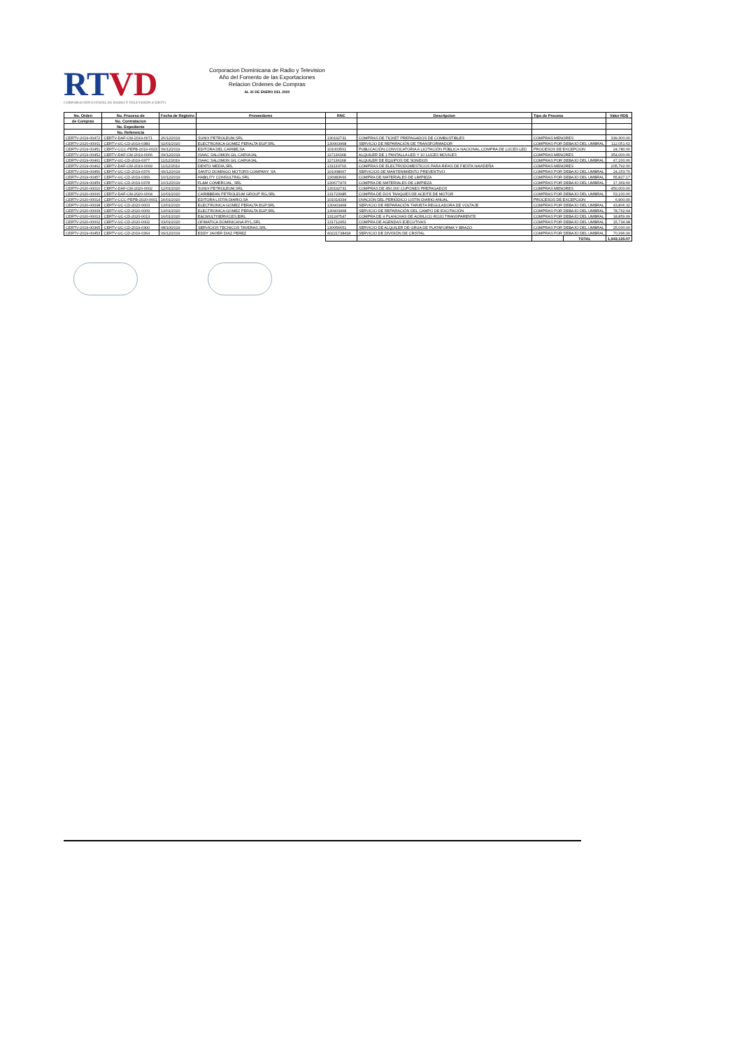RTVD
CORPORACIÓN ESTATAL DE RADIO Y TELEVISIÓN (CERTV)
Corporacion Dominicana de Radio y Television
Año del Fomento de las Exportaciones
Relacion Ordenes de Compras
AL 31 DE ENERO DEL 2020
| No. Orden | No. Proceso de | Fecha de Registro | Proveedores | RNC | Descripcion | Tipo de Proceso | | Valor RD$ |
| --- | --- | --- | --- | --- | --- | --- | --- | --- |
| de Compras | No. Contratacion | | | | | | | |
| | No. Expediente | | | | | | | |
| | No. Referencia | | | | | | | |
| CERTV-2019-00472 | CERTV-DAF-CM-2019-0071 | 26/12/2019 | SUNIX PETROLEUM,SRL | 130192731 | COMPRAS DE TICKET PREPAGADOS DE COMBUSTIBLES | COMPRAS MENORES | | 339,300.00 |
| CERTV-2020-00001 | CERTV-UC-CD-2019-0383 | 02/01/2020 | ELECTRONICA GOMEZ PERALTA EGP,SRL | 130903468 | SERVICIO DE REPARACIÓN DE TRANSFORMADOR | COMPRAS POR DEBAJO DEL UMBRAL | | 112,051.62 |
| CERTV-2019-00451 | CERTV-CCC-PEPB-2019-0023 | 09/12/2019 | EDITORA DEL CARIBE,SA | 101003561 | PUBLICACIÓN,CONVOCATORIA A LICITACIÓN PÚBLICA NACIONAL,COMPRA DE LUCES LED. | PROCESOS DE EXCEPCION | | 24,780.00 |
| CERTV-2019-00452 | CERTV-DAF-CM-2019-0066 | 09/12/2019 | ISAAC SALOMON GIL CARVAJAL | 117136168 | ALQUILER DE 1 PANTALLA LED Y 10 LUCES MOVILES | COMPRAS MENORES | | 354,000.00 |
| CERTV-2019-00461 | CERTV-UC-CD-2019-0377 | 11/12/2019 | ISAAC SALOMON GIL CARVAJAL | 117136168 | ALQUILER DE EQUIPOS DE SONIDOS | COMPRAS POR DEBAJO DEL UMBRAL | | 47,200.00 |
| CERTV-2019-00462 | CERTV-DAF-CM-2019-0069 | 11/12/2019 | DENTO MEDIA,SRL | 131133703 | COMPRAS DE ELECTRODOMESTICOS PARA RIFAS DE FIESTA NAVIDEÑA | COMPRAS MENORES | | 205,792.00 |
| CERTV-2019-00450 | CERTV-UC-CD-2019-0376 | 09/12/2019 | SANTO DOMINGO MOTORS COMPANY, SA | 101008067 | SERVICIOS DE MANTENIMIENTO PREVENTIVO | COMPRAS POR DEBAJO DEL UMBRAL | | 24,253.76 |
| CERTV-2019-00457 | CERTV-UC-CD-2019-0369 | 10/12/2019 | HABILITY CONSULTING,SRL | 130983666 | COMPRA DE MATERIALES DE LIMPIEZA | COMPRAS POR DEBAJO DEL UMBRAL | | 55,827.17 |
| CERTV-2019-00459 | CERTV-UC-CD-2019-0378 | 10/12/2019 | FL&M COMERCIAL, SRL | 130677476 | COMPRA DE MATERIALES DE LIMPIEZA | COMPRAS POR DEBAJO DEL UMBRAL | | 17,369.60 |
| CERTV-2020-00010 | CERTV-DAF-CM-2020-0002 | 12/01/2020 | SUNIX PETROLEUM,SRL | 130192731 | COMPRAS DE 450,000 CUPONES PREPAGADOS | COMPRAS MENORES | | 450,000.00 |
| CERTV-2020-00006 | CERTV-DAF-CM-2020-0004 | 10/01/2020 | CARIBBEAN PETROLEUM GROUP RG,SRL | 131723985 | COMPRA DE DOS TANQUES DE ACEITE DE MOTOR | COMPRAS POR DEBAJO DEL UMBRAL | | 53,100.00 |
| CERTV-2020-00014 | CERTV-CCC-PEPB-2020-0001 | 16/01/2020 | EDITORA LISTIN DIARIO,SA | 101014334 | OVACIÓN DEL PERIÓDICO LISTIN DIARIO ANUAL | PROCESOS DE EXCEPCION | | 6,900.00 |
| CERTV-2020-00008 | CERTV-UC-CD-2020-0003 | 13/01/2020 | ELECTRONICA GOMEZ PERALTA EGP,SRL | 130903468 | SERVICIO DE REPARACIÓN TARJETA REGULADORA DE VOLTAJE | COMPRAS POR DEBAJO DEL UMBRAL | | 43,806.32 |
| CERTV-2020-00009 | CERTV-UC-CD-2020-0009 | 13/01/2020 | ELECTRONICA GOMEZ PERALTA EGP,SRL | 130903468 | SERVICIO DE REPARACIÓN DEL CAMPO DE EXCITACIÓN | COMPRAS POR DEBAJO DEL UMBRAL | | 78,762.64 |
| CERTV-2020-00013 | CERTV-UC-CD-2020-0013 | 16/01/2020 | E&CMULTISERVICES,EIRL | 131247547 | COMPRA DE 4 PLANCHAS DE ACRILICO ROJO TRANSPARENTE | COMPRAS POR DEBAJO DEL UMBRAL | | 18,859.99 |
| CERTV-2020-00002 | CERTV-UC-CD-2020-0002 | 03/01/2020 | OFIMATICA DOMINICANA RYL,SRL | 131712452 | COMPRA DE AGENDAS EJECUTIVAS | COMPRAS POR DEBAJO DEL UMBRAL | | 15,734.98 |
| CERTV-2019-00365 | CERTV-UC-CD-2019-0300 | 08/10/2019 | SERVICIOS TECNICOS TAVERAS,SRL | 130056651 | SERVICIO DE ALQUILER DE GRUA DE PLATAFORMA Y BRAZO | COMPRAS POR DEBAJO DEL UMBRAL | | 25,000.00 |
| CERTV-2019-00453 | CERTV-UC-CD-2019-0364 | 09/12/2019 | EDDY JAVIER DIAZ PEREZ | 40221738418 | SERVICIO DE DIVISIÓN DE CRISTAL | COMPRAS POR DEBAJO DEL UMBRAL | | 70,396.99 |
| | | | | | | | TOTAL | 1,943,135.07 |